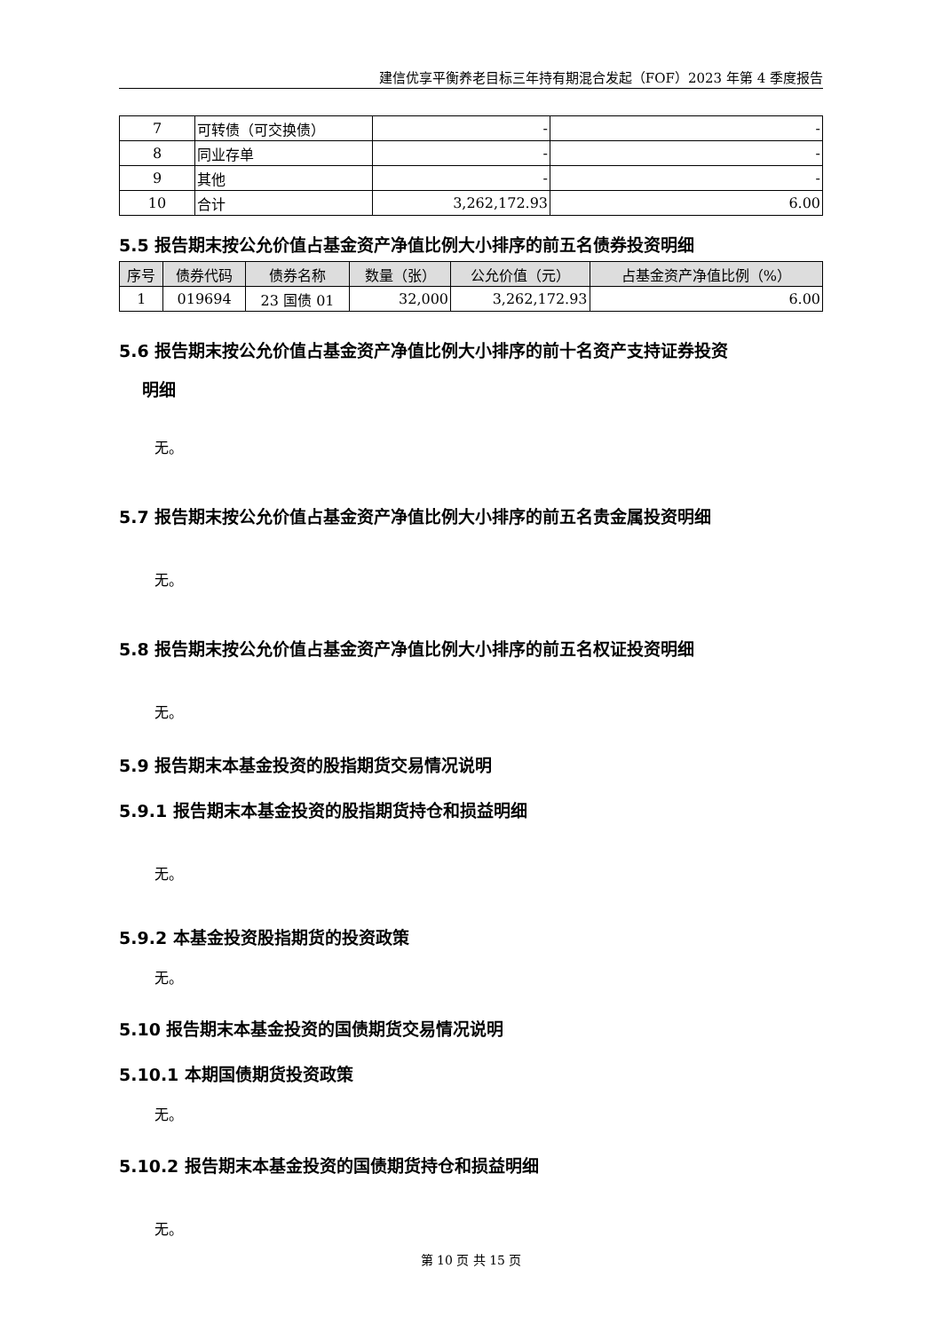建信优享平衡养老目标三年持有期混合发起（FOF）2023 年第 4 季度报告
| 7 | 可转债（可交换债） | - | - |
| 8 | 同业存单 | - | - |
| 9 | 其他 | - | - |
| 10 | 合计 | 3,262,172.93 | 6.00 |
5.5 报告期末按公允价值占基金资产净值比例大小排序的前五名债券投资明细
| 序号 | 债券代码 | 债券名称 | 数量（张） | 公允价值（元） | 占基金资产净值比例（%） |
| --- | --- | --- | --- | --- | --- |
| 1 | 019694 | 23 国债 01 | 32,000 | 3,262,172.93 | 6.00 |
5.6 报告期末按公允价值占基金资产净值比例大小排序的前十名资产支持证券投资
明细
无。
5.7 报告期末按公允价值占基金资产净值比例大小排序的前五名贵金属投资明细
无。
5.8 报告期末按公允价值占基金资产净值比例大小排序的前五名权证投资明细
无。
5.9 报告期末本基金投资的股指期货交易情况说明
5.9.1 报告期末本基金投资的股指期货持仓和损益明细
无。
5.9.2 本基金投资股指期货的投资政策
无。
5.10 报告期末本基金投资的国债期货交易情况说明
5.10.1 本期国债期货投资政策
无。
5.10.2 报告期末本基金投资的国债期货持仓和损益明细
无。
第 10 页 共 15 页